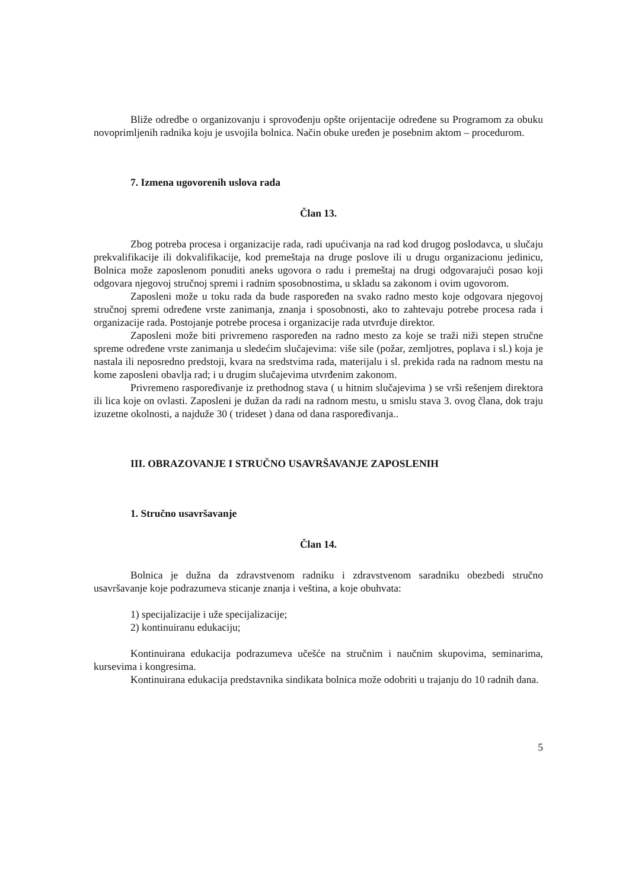Bliže odredbe o organizovanju i sprovođenju opšte orijentacije određene su Programom za obuku novoprimljenih radnika koju je usvojila bolnica. Način obuke uređen je posebnim aktom – procedurom.
7. Izmena ugovorenih uslova rada
Član 13.
Zbog potreba procesa i organizacije rada, radi upućivanja na rad kod drugog poslodavca, u slučaju prekvalifikacije ili dokvalifikacije, kod premeštaja na druge poslove ili u drugu organizacionu jedinicu, Bolnica može zaposlenom ponuditi aneks ugovora o radu i premeštaj na drugi odgovarajući posao koji odgovara njegovoj stručnoj spremi i radnim sposobnostima, u skladu sa zakonom i ovim ugovorom.
Zaposleni može u toku rada da bude raspoređen na svako radno mesto koje odgovara njegovoj stručnoj spremi određene vrste zanimanja, znanja i sposobnosti, ako to zahtevaju potrebe procesa rada i organizacije rada. Postojanje potrebe procesa i organizacije rada utvrđuje direktor.
Zaposleni može biti privremeno raspoređen na radno mesto za koje se traži niži stepen stručne spreme određene vrste zanimanja u sledećim slučajevima: više sile (požar, zemljotres, poplava i sl.) koja je nastala ili neposredno predstoji, kvara na sredstvima rada, materijalu i sl. prekida rada na radnom mestu na kome zaposleni obavlja rad; i u drugim slučajevima utvrđenim zakonom.
Privremeno raspoređivanje iz prethodnog stava ( u hitnim slučajevima ) se vrši rešenjem direktora ili lica koje on ovlasti. Zaposleni je dužan da radi na radnom mestu, u smislu stava 3. ovog člana, dok traju izuzetne okolnosti, a najduže 30 ( trideset ) dana od dana raspoređivanja..
III. OBRAZOVANJE I STRUČNO USAVRŠAVANJE ZAPOSLENIH
1. Stručno usavršavanje
Član 14.
Bolnica je dužna da zdravstvenom radniku i zdravstvenom saradniku obezbedi stručno usavršavanje koje podrazumeva sticanje znanja i veština, a koje obuhvata:
1) specijalizacije i uže specijalizacije;
2) kontinuiranu edukaciju;
Kontinuirana edukacija podrazumeva učešće na stručnim i naučnim skupovima, seminarima, kursevima i kongresima.
Kontinuirana edukacija predstavnika sindikata bolnica može odobriti u trajanju do 10 radnih dana.
5